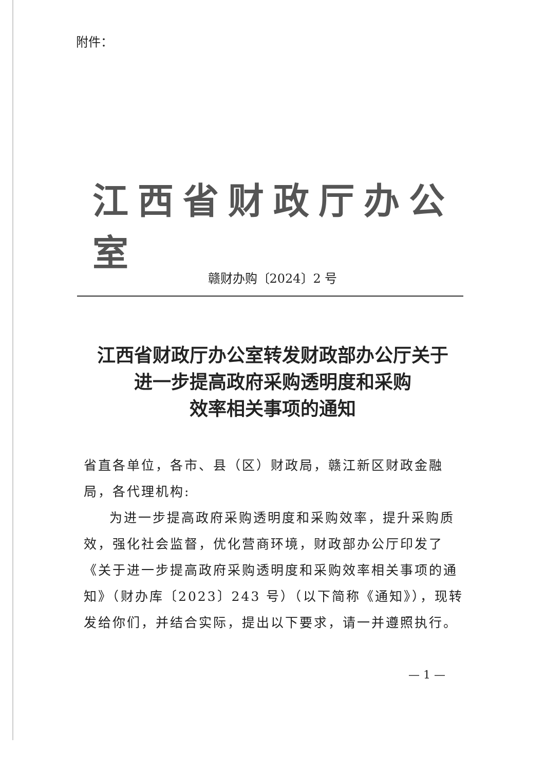附件：
江西省财政厅办公室
赣财办购〔2024〕2 号
江西省财政厅办公室转发财政部办公厅关于
进一步提高政府采购透明度和采购
效率相关事项的通知
省直各单位，各市、县（区）财政局，赣江新区财政金融局，各代理机构:
为进一步提高政府采购透明度和采购效率，提升采购质效，强化社会监督，优化营商环境，财政部办公厅印发了《关于进一步提高政府采购透明度和采购效率相关事项的通知》（财办库〔2023〕243 号）（以下简称《通知》），现转发给你们，并结合实际，提出以下要求，请一并遵照执行。
— 1 —